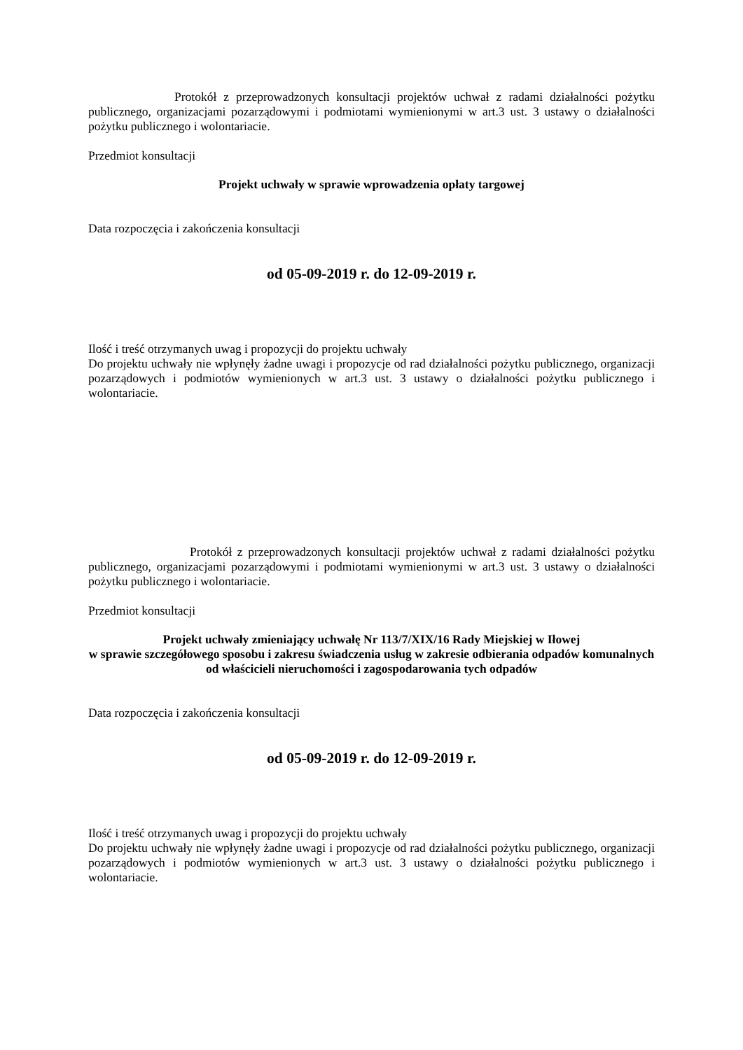Protokół z przeprowadzonych konsultacji projektów uchwał z radami działalności pożytku publicznego, organizacjami pozarządowymi i podmiotami wymienionymi w art.3 ust. 3 ustawy o działalności pożytku publicznego i wolontariacie.
Przedmiot konsultacji
Projekt uchwały w sprawie wprowadzenia opłaty targowej
Data rozpoczęcia i zakończenia konsultacji
od 05-09-2019 r. do 12-09-2019 r.
Ilość i treść otrzymanych uwag i propozycji do projektu uchwały
Do projektu uchwały nie wpłynęły żadne uwagi i propozycje od rad działalności pożytku publicznego, organizacji pozarządowych i podmiotów wymienionych w art.3 ust. 3 ustawy o działalności pożytku publicznego i wolontariacie.
Protokół z przeprowadzonych konsultacji projektów uchwał z radami działalności pożytku publicznego, organizacjami pozarządowymi i podmiotami wymienionymi w art.3 ust. 3 ustawy o działalności pożytku publicznego i wolontariacie.
Przedmiot konsultacji
Projekt uchwały zmieniający uchwałę Nr 113/7/XIX/16 Rady Miejskiej w Iłowej
w sprawie szczegółowego sposobu i zakresu świadczenia usług w zakresie odbierania odpadów komunalnych od właścicieli nieruchomości i zagospodarowania tych odpadów
Data rozpoczęcia i zakończenia konsultacji
od 05-09-2019 r. do 12-09-2019 r.
Ilość i treść otrzymanych uwag i propozycji do projektu uchwały
Do projektu uchwały nie wpłynęły żadne uwagi i propozycje od rad działalności pożytku publicznego, organizacji pozarządowych i podmiotów wymienionych w art.3 ust. 3 ustawy o działalności pożytku publicznego i wolontariacie.